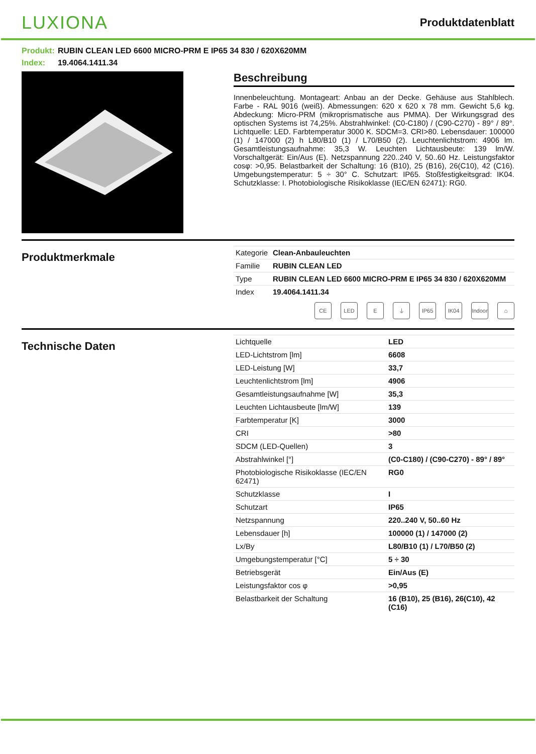LUXIONA
Produktdatenblatt
Produkt: RUBIN CLEAN LED 6600 MICRO-PRM E IP65 34 830 / 620X620MM
Index: 19.4064.1411.34
Beschreibung
Innenbeleuchtung. Montageart: Anbau an der Decke. Gehäuse aus Stahlblech. Farbe - RAL 9016 (weiß). Abmessungen: 620 x 620 x 78 mm. Gewicht 5,6 kg. Abdeckung: Micro-PRM (mikroprismatische aus PMMA). Der Wirkungsgrad des optischen Systems ist 74,25%. Abstrahlwinkel: (C0-C180) / (C90-C270) - 89° / 89°. Lichtquelle: LED. Farbtemperatur 3000 K. SDCM=3. CRI>80. Lebensdauer: 100000 (1) / 147000 (2) h L80/B10 (1) / L70/B50 (2). Leuchtenlichtstrom: 4906 lm. Gesamtleistungsaufnahme: 35,3 W. Leuchten Lichtausbeute: 139 lm/W. Vorschaltgerät: Ein/Aus (E). Netzspannung 220..240 V, 50..60 Hz. Leistungsfaktor cosφ: >0,95. Belastbarkeit der Schaltung: 16 (B10), 25 (B16), 26(C10), 42 (C16). Umgebungstemperatur: 5 ÷ 30° C. Schutzart: IP65. Stoßfestigkeitsgrad: IK04. Schutzklasse: I. Photobiologische Risikoklasse (IEC/EN 62471): RG0.
Produktmerkmale
| Kategorie | Clean-Anbauleuchten |
| Familie | RUBIN CLEAN LED |
| Type | RUBIN CLEAN LED 6600 MICRO-PRM E IP65 34 830 / 620X620MM |
| Index | 19.4064.1411.34 |
CE LED E ⏚ IP65 IK04 Indoor
⌂
Technische Daten
| Lichtquelle | LED |
| LED-Lichtstrom [lm] | 6608 |
| LED-Leistung [W] | 33,7 |
| Leuchtenlichtstrom [lm] | 4906 |
| Gesamtleistungsaufnahme [W] | 35,3 |
| Leuchten Lichtausbeute [lm/W] | 139 |
| Farbtemperatur [K] | 3000 |
| CRI | >80 |
| SDCM (LED-Quellen) | 3 |
| Abstrahlwinkel [°] | (C0-C180) / (C90-C270) - 89° / 89° |
| Photobiologische Risikoklasse (IEC/EN 62471) | RG0 |
| Schutzklasse | I |
| Schutzart | IP65 |
| Netzspannung | 220..240 V, 50..60 Hz |
| Lebensdauer [h] | 100000 (1) / 147000 (2) |
| Lx/By | L80/B10 (1) / L70/B50 (2) |
| Umgebungstemperatur [°C] | 5 ÷ 30 |
| Betriebsgerät | Ein/Aus (E) |
| Leistungsfaktor cos φ | >0,95 |
| Belastbarkeit der Schaltung | 16 (B10), 25 (B16), 26(C10), 42 (C16) |